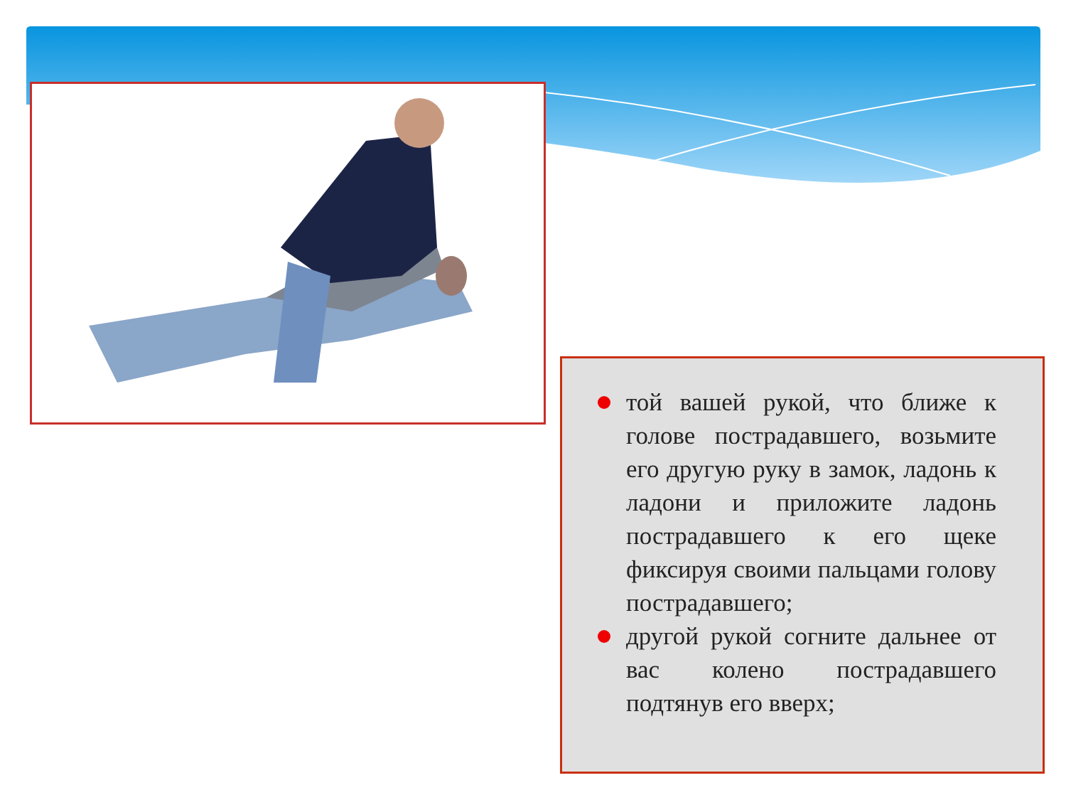той вашей рукой, что ближе к голове пострадавшего, возьмите его другую руку в замок, ладонь к ладони и приложите ладонь пострадавшего к его щеке фиксируя своими пальцами голову пострадавшего;
другой рукой согните дальнее от вас колено пострадавшего подтянув его вверх;